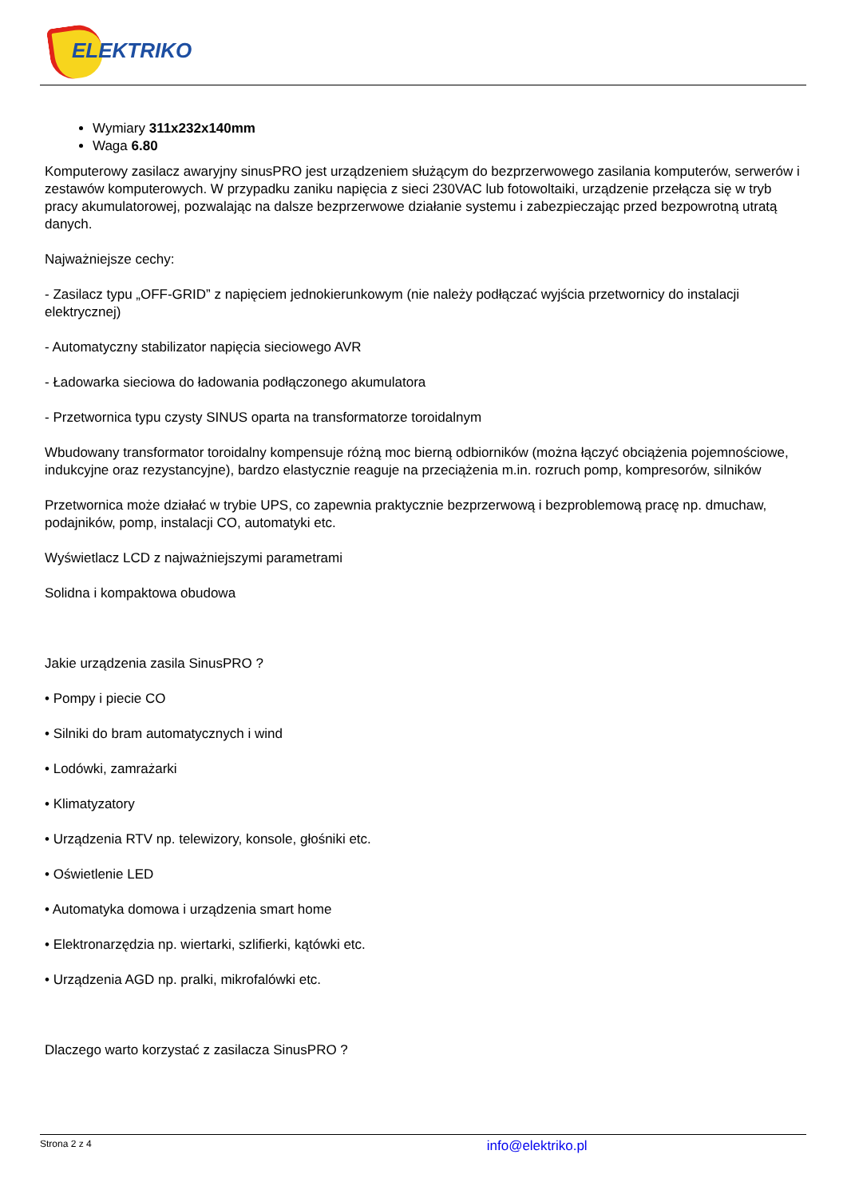ELEKTRIKO
Wymiary 311x232x140mm
Waga 6.80
Komputerowy zasilacz awaryjny sinusPRO jest urządzeniem służącym do bezprzerwowego zasilania komputerów, serwerów i zestawów komputerowych. W przypadku zaniku napięcia z sieci 230VAC lub fotowoltaiki, urządzenie przełącza się w tryb pracy akumulatorowej, pozwalając na dalsze bezprzerwowe działanie systemu i zabezpieczając przed bezpowrotną utratą danych.
Najważniejsze cechy:
- Zasilacz typu „OFF-GRID” z napięciem jednokierunkowym (nie należy podłączać wyjścia przetwornicy do instalacji elektrycznej)
- Automatyczny stabilizator napięcia sieciowego AVR
- Ładowarka sieciowa do ładowania podłączonego akumulatora
- Przetwornica typu czysty SINUS oparta na transformatorze toroidalnym
Wbudowany transformator toroidalny kompensuje różną moc bierną odbiorników (można łączyć obciążenia pojemnościowe, indukcyjne oraz rezystancyjne), bardzo elastycznie reaguje na przeciążenia m.in. rozruch pomp, kompresorów, silników
Przetwornica może działać w trybie UPS, co zapewnia praktycznie bezprzerwową i bezproblemową pracę np. dmuchaw, podajników, pomp, instalacji CO, automatyki etc.
Wyświetlacz LCD z najważniejszymi parametrami
Solidna i kompaktowa obudowa
Jakie urządzenia zasila SinusPRO ?
• Pompy i piecie CO
• Silniki do bram automatycznych i wind
• Lodówki, zamrażarki
• Klimatyzatory
• Urządzenia RTV np. telewizory, konsole, głośniki etc.
• Oświetlenie LED
• Automatyka domowa i urządzenia smart home
• Elektronarzędzia np. wiertarki, szlifierki, kątówki etc.
• Urządzenia AGD np. pralki, mikrofalówki etc.
Dlaczego warto korzystać z zasilacza SinusPRO ?
Strona 2 z 4 info@elektriko.pl